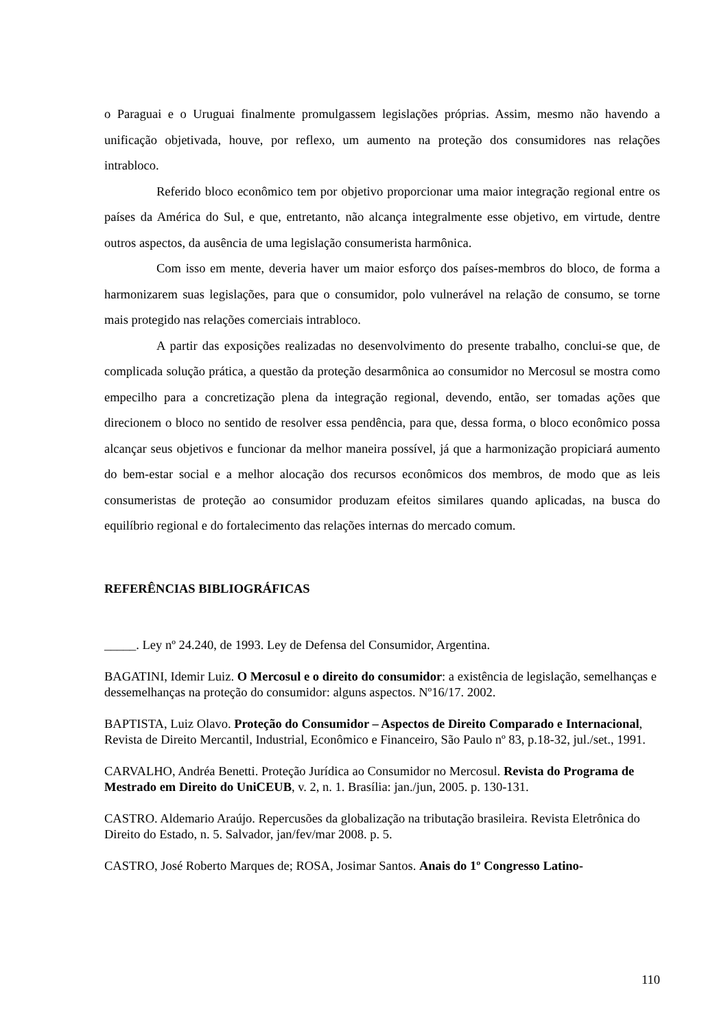o Paraguai e o Uruguai finalmente promulgassem legislações próprias. Assim, mesmo não havendo a unificação objetivada, houve, por reflexo, um aumento na proteção dos consumidores nas relações intrabloco.
Referido bloco econômico tem por objetivo proporcionar uma maior integração regional entre os países da América do Sul, e que, entretanto, não alcança integralmente esse objetivo, em virtude, dentre outros aspectos, da ausência de uma legislação consumerista harmônica.
Com isso em mente, deveria haver um maior esforço dos países-membros do bloco, de forma a harmonizarem suas legislações, para que o consumidor, polo vulnerável na relação de consumo, se torne mais protegido nas relações comerciais intrabloco.
A partir das exposições realizadas no desenvolvimento do presente trabalho, conclui-se que, de complicada solução prática, a questão da proteção desarmônica ao consumidor no Mercosul se mostra como empecilho para a concretização plena da integração regional, devendo, então, ser tomadas ações que direcionem o bloco no sentido de resolver essa pendência, para que, dessa forma, o bloco econômico possa alcançar seus objetivos e funcionar da melhor maneira possível, já que a harmonização propiciará aumento do bem-estar social e a melhor alocação dos recursos econômicos dos membros, de modo que as leis consumeristas de proteção ao consumidor produzam efeitos similares quando aplicadas, na busca do equilíbrio regional e do fortalecimento das relações internas do mercado comum.
REFERÊNCIAS BIBLIOGRÁFICAS
_____. Ley nº 24.240, de 1993. Ley de Defensa del Consumidor, Argentina.
BAGATINI, Idemir Luiz. O Mercosul e o direito do consumidor: a existência de legislação, semelhanças e dessemelhanças na proteção do consumidor: alguns aspectos. Nº16/17. 2002.
BAPTISTA, Luiz Olavo. Proteção do Consumidor – Aspectos de Direito Comparado e Internacional, Revista de Direito Mercantil, Industrial, Econômico e Financeiro, São Paulo nº 83, p.18-32, jul./set., 1991.
CARVALHO, Andréa Benetti. Proteção Jurídica ao Consumidor no Mercosul. Revista do Programa de Mestrado em Direito do UniCEUB, v. 2, n. 1. Brasília: jan./jun, 2005. p. 130-131.
CASTRO. Aldemario Araújo. Repercusões da globalização na tributação brasileira. Revista Eletrônica do Direito do Estado, n. 5. Salvador, jan/fev/mar 2008. p. 5.
CASTRO, José Roberto Marques de; ROSA, Josimar Santos. Anais do 1º Congresso Latino-
110